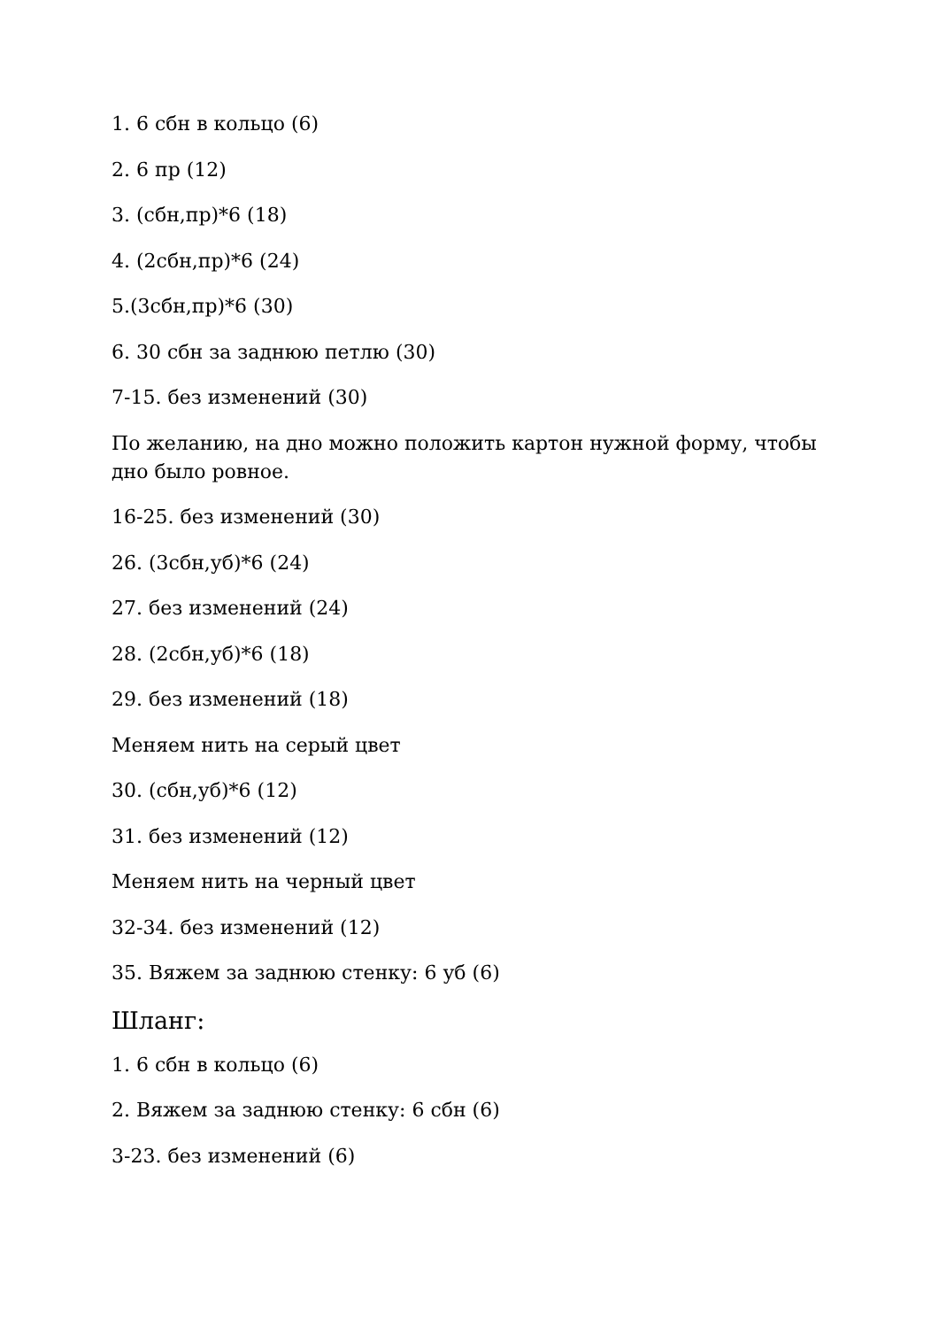1. 6 сбн в кольцо (6)
2. 6 пр (12)
3. (сбн,пр)*6 (18)
4. (2сбн,пр)*6 (24)
5.(3сбн,пр)*6 (30)
6. 30 сбн за заднюю петлю (30)
7-15. без изменений (30)
По желанию, на дно можно положить картон нужной форму, чтобы дно было ровное.
16-25. без изменений (30)
26. (3сбн,уб)*6 (24)
27. без изменений (24)
28. (2сбн,уб)*6 (18)
29. без изменений (18)
Меняем нить на серый цвет
30. (сбн,уб)*6 (12)
31. без изменений (12)
Меняем нить на черный цвет
32-34. без изменений (12)
35. Вяжем за заднюю стенку: 6 уб (6)
Шланг:
1. 6 сбн в кольцо (6)
2. Вяжем за заднюю стенку: 6 сбн (6)
3-23. без изменений (6)